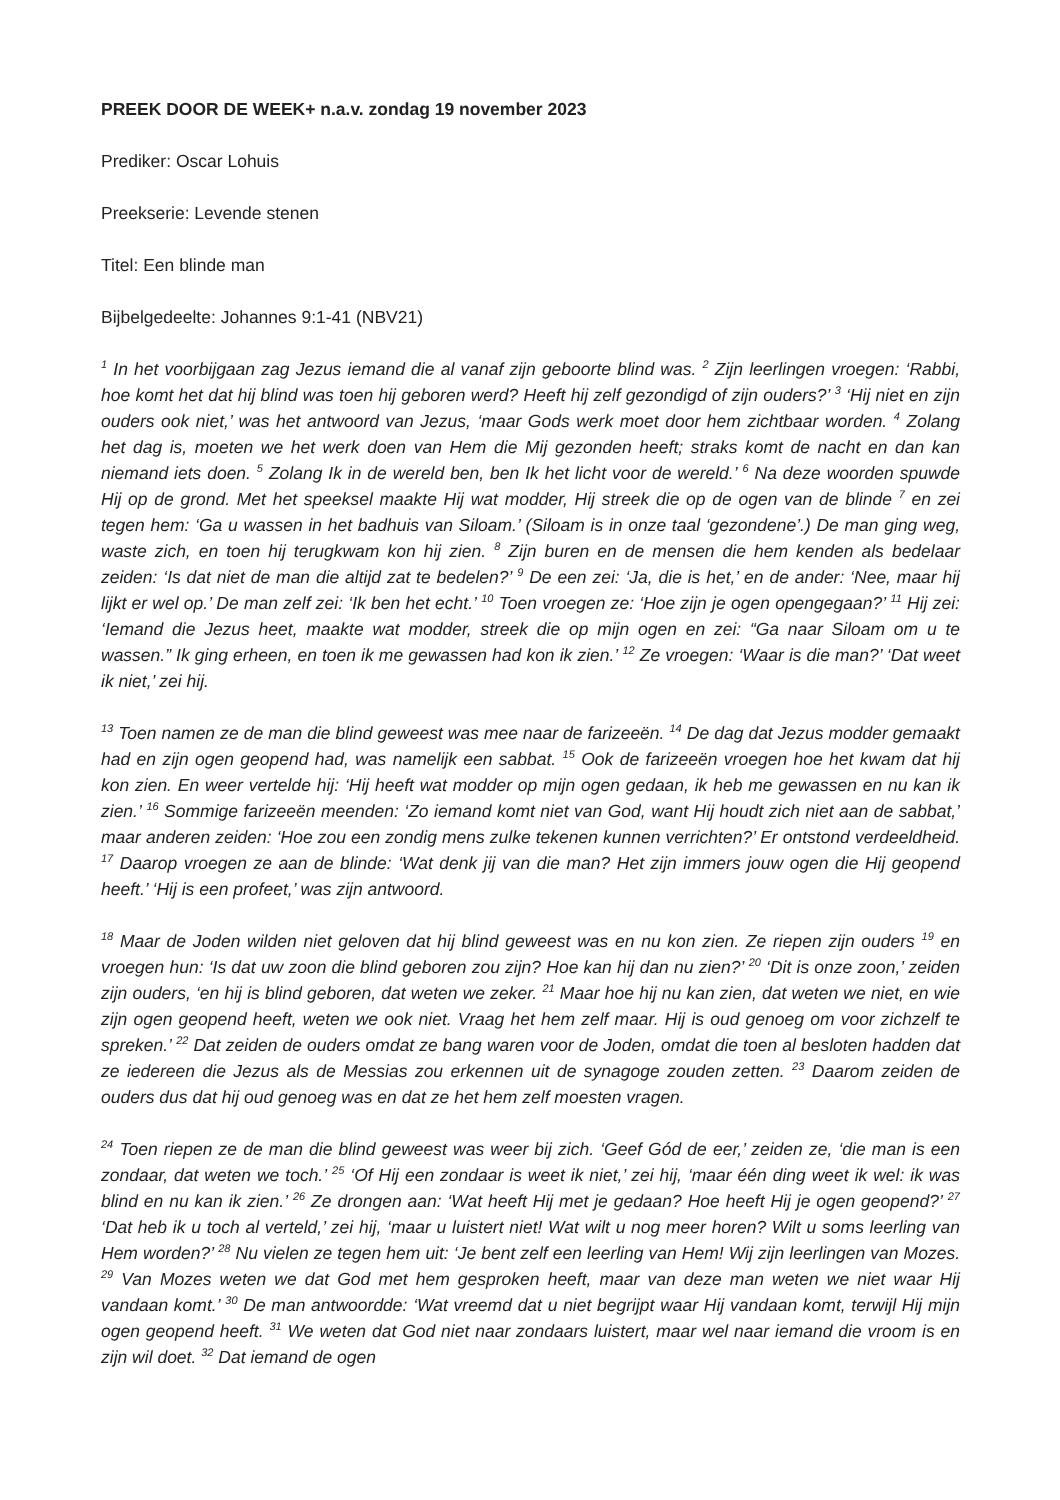PREEK DOOR DE WEEK+ n.a.v. zondag 19 november 2023
Prediker: Oscar Lohuis
Preekserie: Levende stenen
Titel: Een blinde man
Bijbelgedeelte: Johannes 9:1-41 (NBV21)
<sup>1</sup> In het voorbijgaan zag Jezus iemand die al vanaf zijn geboorte blind was. <sup>2</sup> Zijn leerlingen vroegen: ‘Rabbi, hoe komt het dat hij blind was toen hij geboren werd? Heeft hij zelf gezondigd of zijn ouders?’ <sup>3</sup> ‘Hij niet en zijn ouders ook niet,’ was het antwoord van Jezus, ‘maar Gods werk moet door hem zichtbaar worden. <sup>4</sup> Zolang het dag is, moeten we het werk doen van Hem die Mij gezonden heeft; straks komt de nacht en dan kan niemand iets doen. <sup>5</sup> Zolang Ik in de wereld ben, ben Ik het licht voor de wereld.’ <sup>6</sup> Na deze woorden spuwde Hij op de grond. Met het speeksel maakte Hij wat modder, Hij streek die op de ogen van de blinde <sup>7</sup> en zei tegen hem: ‘Ga u wassen in het badhuis van Siloam.’ (Siloam is in onze taal ‘gezondene’.) De man ging weg, waste zich, en toen hij terugkwam kon hij zien. <sup>8</sup> Zijn buren en de mensen die hem kenden als bedelaar zeiden: ‘Is dat niet de man die altijd zat te bedelen?’ <sup>9</sup> De een zei: ‘Ja, die is het,’ en de ander: ‘Nee, maar hij lijkt er wel op.’ De man zelf zei: ‘Ik ben het echt.’ <sup>10</sup> Toen vroegen ze: ‘Hoe zijn je ogen opengegaan?’ <sup>11</sup> Hij zei: ‘Iemand die Jezus heet, maakte wat modder, streek die op mijn ogen en zei: “Ga naar Siloam om u te wassen.” Ik ging erheen, en toen ik me gewassen had kon ik zien.’ <sup>12</sup> Ze vroegen: ‘Waar is die man?’ ‘Dat weet ik niet,’ zei hij.
<sup>13</sup> Toen namen ze de man die blind geweest was mee naar de farizeeën. <sup>14</sup> De dag dat Jezus modder gemaakt had en zijn ogen geopend had, was namelijk een sabbat. <sup>15</sup> Ook de farizeeën vroegen hoe het kwam dat hij kon zien. En weer vertelde hij: ‘Hij heeft wat modder op mijn ogen gedaan, ik heb me gewassen en nu kan ik zien.’ <sup>16</sup> Sommige farizeeën meenden: ‘Zo iemand komt niet van God, want Hij houdt zich niet aan de sabbat,’ maar anderen zeiden: ‘Hoe zou een zondig mens zulke tekenen kunnen verrichten?’ Er ontstond verdeeldheid. <sup>17</sup> Daarop vroegen ze aan de blinde: ‘Wat denk jij van die man? Het zijn immers jouw ogen die Hij geopend heeft.’ ‘Hij is een profeet,’ was zijn antwoord.
<sup>18</sup> Maar de Joden wilden niet geloven dat hij blind geweest was en nu kon zien. Ze riepen zijn ouders <sup>19</sup> en vroegen hun: ‘Is dat uw zoon die blind geboren zou zijn? Hoe kan hij dan nu zien?’ <sup>20</sup> ‘Dit is onze zoon,’ zeiden zijn ouders, ‘en hij is blind geboren, dat weten we zeker. <sup>21</sup> Maar hoe hij nu kan zien, dat weten we niet, en wie zijn ogen geopend heeft, weten we ook niet. Vraag het hem zelf maar. Hij is oud genoeg om voor zichzelf te spreken.’ <sup>22</sup> Dat zeiden de ouders omdat ze bang waren voor de Joden, omdat die toen al besloten hadden dat ze iedereen die Jezus als de Messias zou erkennen uit de synagoge zouden zetten. <sup>23</sup> Daarom zeiden de ouders dus dat hij oud genoeg was en dat ze het hem zelf moesten vragen.
<sup>24</sup> Toen riepen ze de man die blind geweest was weer bij zich. ‘Geef Gód de eer,’ zeiden ze, ‘die man is een zondaar, dat weten we toch.’ <sup>25</sup> ‘Of Hij een zondaar is weet ik niet,’ zei hij, ‘maar één ding weet ik wel: ik was blind en nu kan ik zien.’ <sup>26</sup> Ze drongen aan: ‘Wat heeft Hij met je gedaan? Hoe heeft Hij je ogen geopend?’ <sup>27</sup> ‘Dat heb ik u toch al verteld,’ zei hij, ‘maar u luistert niet! Wat wilt u nog meer horen? Wilt u soms leerling van Hem worden?’ <sup>28</sup> Nu vielen ze tegen hem uit: ‘Je bent zelf een leerling van Hem! Wij zijn leerlingen van Mozes. <sup>29</sup> Van Mozes weten we dat God met hem gesproken heeft, maar van deze man weten we niet waar Hij vandaan komt.’ <sup>30</sup> De man antwoordde: ‘Wat vreemd dat u niet begrijpt waar Hij vandaan komt, terwijl Hij mijn ogen geopend heeft. <sup>31</sup> We weten dat God niet naar zondaars luistert, maar wel naar iemand die vroom is en zijn wil doet. <sup>32</sup> Dat iemand de ogen